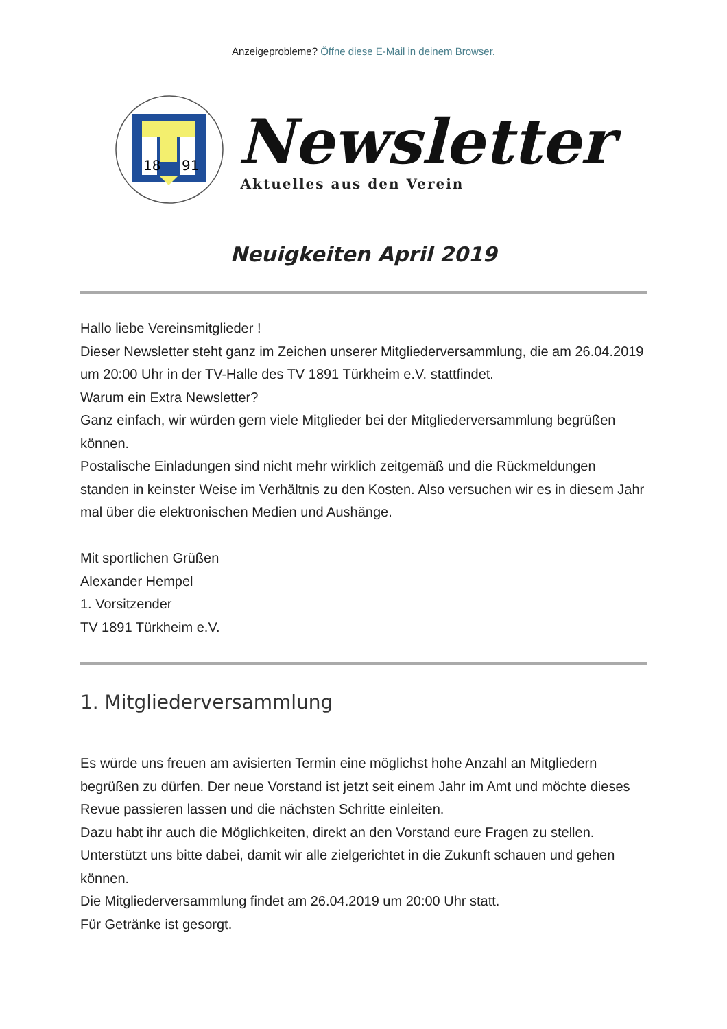Anzeigeprobleme? Öffne diese E-Mail in deinem Browser.
18
91
Newsletter
Aktuelles aus den Verein
Neuigkeiten April 2019
Hallo liebe Vereinsmitglieder !
Dieser Newsletter steht ganz im Zeichen unserer Mitgliederversammlung, die am 26.04.2019 um 20:00 Uhr in der TV-Halle des TV 1891 Türkheim e.V. stattfindet.
Warum ein Extra Newsletter?
Ganz einfach, wir würden gern viele Mitglieder bei der Mitgliederversammlung begrüßen können.
Postalische Einladungen sind nicht mehr wirklich zeitgemäß und die Rückmeldungen standen in keinster Weise im Verhältnis zu den Kosten. Also versuchen wir es in diesem Jahr mal über die elektronischen Medien und Aushänge.
Mit sportlichen Grüßen
Alexander Hempel
1. Vorsitzender
TV 1891 Türkheim e.V.
1. Mitgliederversammlung
Es würde uns freuen am avisierten Termin eine möglichst hohe Anzahl an Mitgliedern begrüßen zu dürfen. Der neue Vorstand ist jetzt seit einem Jahr im Amt und möchte dieses Revue passieren lassen und die nächsten Schritte einleiten.
Dazu habt ihr auch die Möglichkeiten, direkt an den Vorstand eure Fragen zu stellen.
Unterstützt uns bitte dabei, damit wir alle zielgerichtet in die Zukunft schauen und gehen können.
Die Mitgliederversammlung findet am 26.04.2019 um 20:00 Uhr statt.
Für Getränke ist gesorgt.